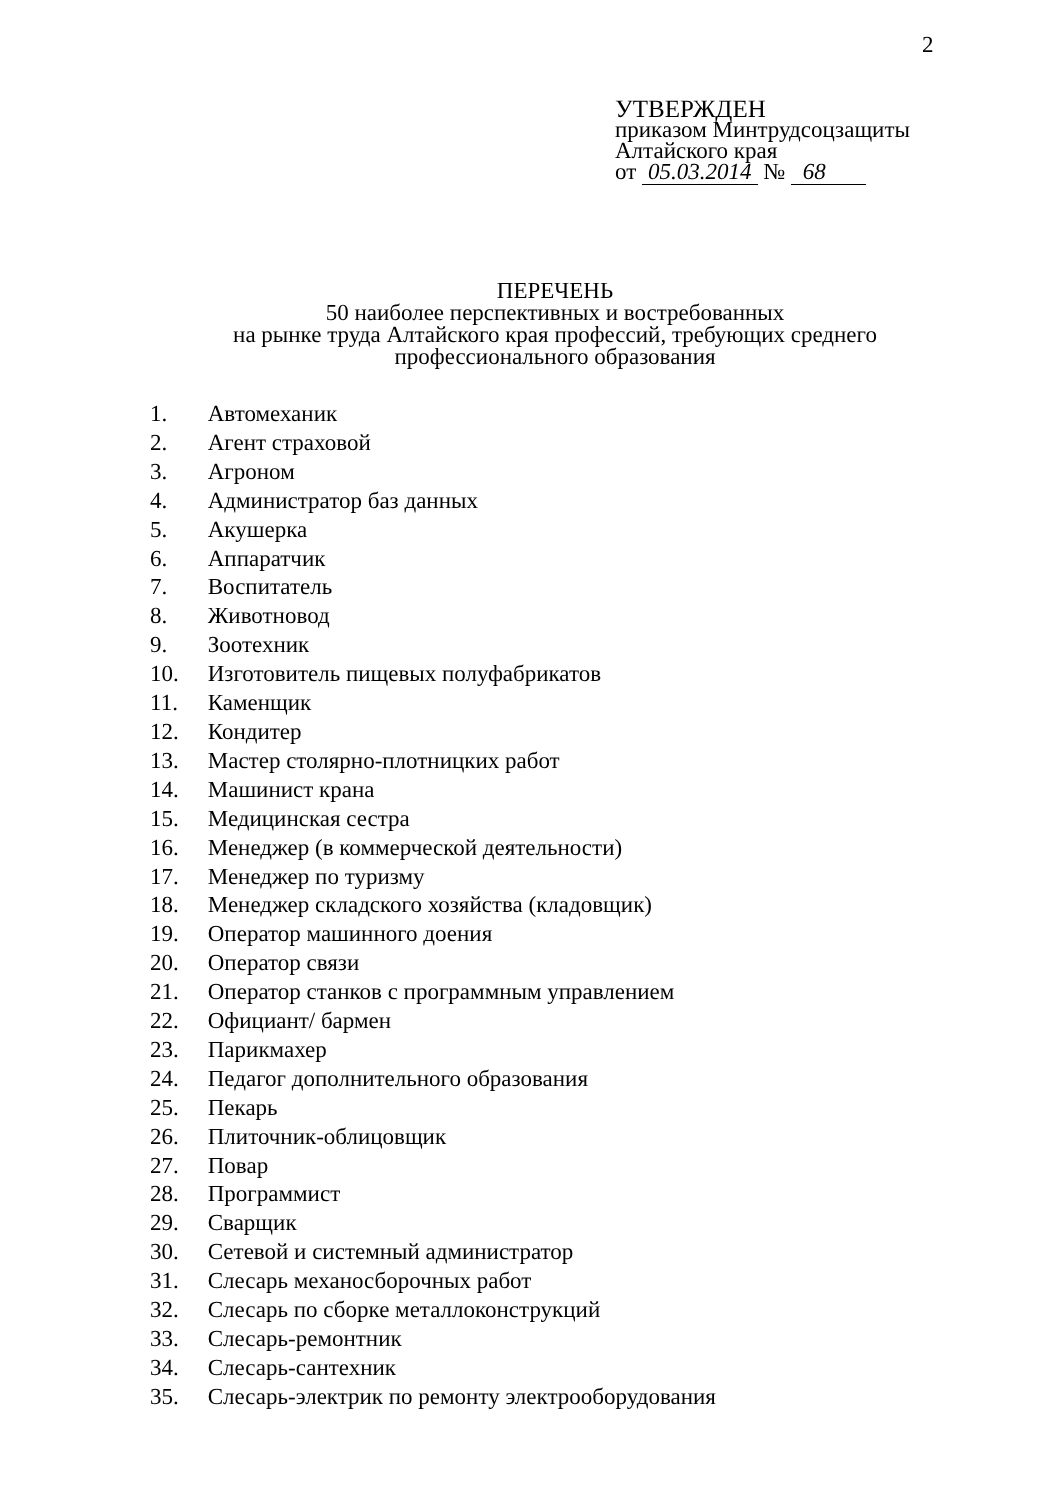2
УТВЕРЖДЕН
приказом Минтрудсоцзащиты
Алтайского края
от 05.03.2014 № 68
ПЕРЕЧЕНЬ
50 наиболее перспективных и востребованных
на рынке труда Алтайского края профессий, требующих среднего
профессионального образования
1. Автомеханик
2. Агент страховой
3. Агроном
4. Администратор баз данных
5. Акушерка
6. Аппаратчик
7. Воспитатель
8. Животновод
9. Зоотехник
10. Изготовитель пищевых полуфабрикатов
11. Каменщик
12. Кондитер
13. Мастер столярно-плотницких работ
14. Машинист крана
15. Медицинская сестра
16. Менеджер (в коммерческой деятельности)
17. Менеджер по туризму
18. Менеджер складского хозяйства (кладовщик)
19. Оператор машинного доения
20. Оператор связи
21. Оператор станков с программным управлением
22. Официант/ бармен
23. Парикмахер
24. Педагог дополнительного образования
25. Пекарь
26. Плиточник-облицовщик
27. Повар
28. Программист
29. Сварщик
30. Сетевой и системный администратор
31. Слесарь механосборочных работ
32. Слесарь по сборке металлоконструкций
33. Слесарь-ремонтник
34. Слесарь-сантехник
35. Слесарь-электрик по ремонту электрооборудования